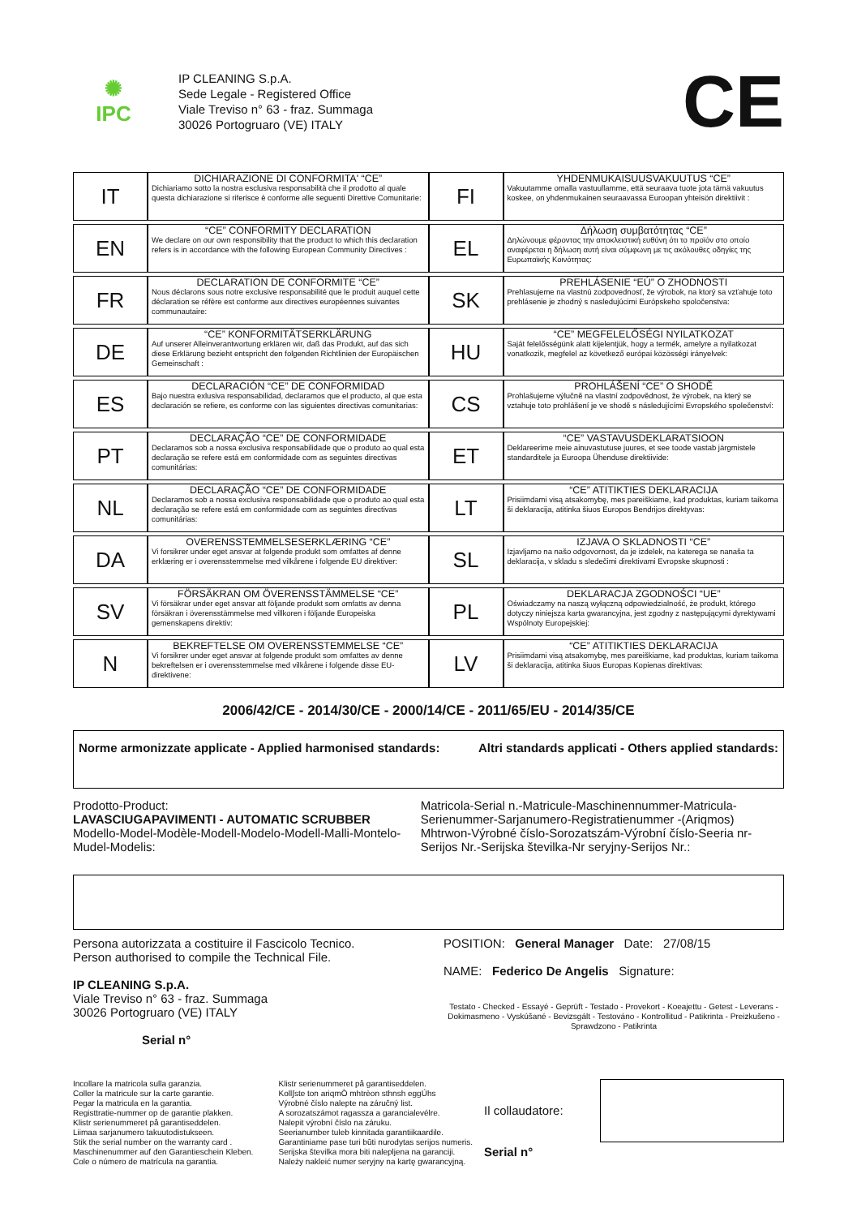✺
IPC
IP CLEANING S.p.A.
Sede Legale - Registered Office
Viale Treviso n° 63 - fraz. Summaga
30026 Portogruaro (VE) ITALY
CE
| IT | DICHIARAZIONE DI CONFORMITA' “CE” Dichiariamo sotto la nostra esclusiva responsabilità che il prodotto al quale questa dichiarazione si riferisce è conforme alle seguenti Direttive Comunitarie: |
| EN | “CE” CONFORMITY DECLARATION We declare on our own responsibility that the product to which this declaration refers is in accordance with the following European Community Directives : |
| FR | DECLARATION DE CONFORMITE “CE” Nous déclarons sous notre exclusive responsabilité que le produit auquel cette déclaration se réfère est conforme aux directives européennes suivantes communautaire: |
| DE | “CE” KONFORMITÄTSERKLÄRUNG Auf unserer Alleinverantwortung erklären wir, daß das Produkt, auf das sich diese Erklärung bezieht entspricht den folgenden Richtlinien der Europäischen Gemeinschaft : |
| ES | DECLARACIÓN “CE” DE CONFORMIDAD Bajo nuestra exlusiva responsabilidad, declaramos que el producto, al que esta declaración se refiere, es conforme con las siguientes directivas comunitarias: |
| PT | DECLARAÇÃO “CE” DE CONFORMIDADE Declaramos sob a nossa exclusiva responsabilidade que o produto ao qual esta declaração se refere está em conformidade com as seguintes directivas comunitárias: |
| NL | DECLARAÇÃO “CE” DE CONFORMIDADE Declaramos sob a nossa exclusiva responsabilidade que o produto ao qual esta declaração se refere está em conformidade com as seguintes directivas comunitárias: |
| DA | OVERENSSTEMMELSESERKLÆRING “CE” Vi forsikrer under eget ansvar at folgende produkt som omfattes af denne erklæring er i overensstemmelse med vilkårene i folgende EU direktiver: |
| SV | FÖRSÄKRAN OM ÖVERENSSTÄMMELSE “CE” Vi försäkrar under eget ansvar att följande produkt som omfatts av denna försäkran i överensstämmelse med villkoren i följande Europeiska gemenskapens direktiv: |
| N | BEKREFTELSE OM OVERENSSTEMMELSE “CE” Vi forsikrer under eget ansvar at folgende produkt som omfattes av denne bekreftelsen er i overensstemmelse med vilkårene i folgende disse EU-direktivene: |
| FI | YHDENMUKAISUUSVAKUUTUS “CE” Vakuutamme omalla vastuullamme, että seuraava tuote jota tämä vakuutus koskee, on yhdenmukainen seuraavassa Euroopan yhteisön direktiivit : |
| EL | Δήλωση συμβατότητας “CE” Δηλώνουμε φέροντας την αποκλειστική ευθύνη ότι το προϊόν στο οποίο αναφέρεται η δήλωση αυτή είναι σύμφωνη με τις ακόλουθες οδηγίες της Ευρωπαϊκής Κοινότητας: |
| SK | PREHLÁSENIE “EÚ” O ZHODNOSTI Prehlasujeme na vlastnú zodpovednosť, že výrobok, na ktorý sa vzťahuje toto prehlásenie je zhodný s nasledujúcimi Európskeho spoločenstva: |
| HU | “CE” MEGFELELŐSÉGI NYILATKOZAT Saját felelősségünk alatt kijelentjük, hogy a termék, amelyre a nyilatkozat vonatkozik, megfelel az következő európai közösségi irányelvek: |
| CS | PROHLÁŠENÍ “CE” O SHODĚ Prohlašujeme výlučně na vlastní zodpovědnost, že výrobek, na který se vztahuje toto prohlášení je ve shodě s následujícími Evropského společenství: |
| ET | “CE” VASTAVUSDEKLARATSIOON Deklareerime meie ainuvastutuse juures, et see toode vastab järgmistele standarditele ja Euroopa Ühenduse direktiivide: |
| LT | “CE” ATITIKTIES DEKLARACIJA Prisiimdami visą atsakomybę, mes pareiškiame, kad produktas, kuriam taikoma ši deklaracija, atitinka šiuos Europos Bendrijos direktyvas: |
| SL | IZJAVA O SKLADNOSTI “CE” Izjavljamo na našo odgovornost, da je izdelek, na katerega se nanaša ta deklaracija, v skladu s sledečimi direktivami Evropske skupnosti : |
| PL | DEKLARACJA ZGODNOŚCI “UE” Oświadczamy na naszą wyłączną odpowiedzialność, że produkt, którego dotyczy niniejsza karta gwarancyjna, jest zgodny z następującymi dyrektywami Wspólnoty Europejskiej: |
| LV | “CE” ATITIKTIES DEKLARACIJA Prisiimdami visą atsakomybę, mes pareiškiame, kad produktas, kuriam taikoma ši deklaracija, atitinka šiuos Europas Kopienas direktīvas: |
2006/42/CE - 2014/30/CE - 2000/14/CE - 2011/65/EU - 2014/35/CE
Norme armonizzate applicate - Applied harmonised standards: Altri standards applicati - Others applied standards:
Prodotto-Product:
LAVASCIUGAPAVIMENTI - AUTOMATIC SCRUBBER
Modello-Model-Modèle-Modell-Modelo-Modell-Malli-Montelo-Mudel-Modelis:
Matricola-Serial n.-Matricule-Maschinennummer-Matricula-Serienummer-Sarjanumero-Registratienummer -(Ariqmos) Mhtrwon-Výrobné číslo-Sorozatszám-Výrobní číslo-Seeria nr-Serijos Nr.-Serijska številka-Nr seryjny-Serijos Nr.:
Persona autorizzata a costituire il Fascicolo Tecnico.
Person authorised to compile the Technical File.
IP CLEANING S.p.A.
Viale Treviso n° 63 - fraz. Summaga
30026 Portogruaro (VE) ITALY
Serial n°
POSITION: General Manager Date: 27/08/15
NAME: Federico De Angelis Signature:
Testato - Checked - Essayé - Geprüft - Testado - Provekort - Koeajettu - Getest - Leverans -Dokimasmeno - Vyskúšané - Bevizsgált - Testováno - Kontrollitud - Patikrinta - Preizkušeno -Sprawdzono - Patikrinta
Incollare la matricola sulla garanzia.
Coller la matricule sur la carte garantie.
Pegar la matricula en la garantia.
Registtratie-nummer op de garantie plakken.
Klistr serienummeret på garantiseddelen.
Liimaa sarjanumero takuutodistukseen.
Stik the serial number on the warranty card .
Maschinenummer auf den Garantieschein Kleben.
Cole o número de matrícula na garantia.
Klistr serienummeret på garantiseddelen.
Koll∫ste ton ariqmÒ mhtrèon sthnsh eggÚhs
Výrobné číslo nalepte na záručný list.
A sorozatszámot ragassza a garancialevélre.
Nalepit výrobní číslo na záruku.
Seerianumber tuleb kinnitada garantiikaardile.
Garantiniame pase turi būti nurodytas serijos numeris.
Serijska številka mora biti nalepljena na garanciji.
Należy nakleić numer seryjny na kartę gwarancyjną.
Il collaudatore:
Serial n°